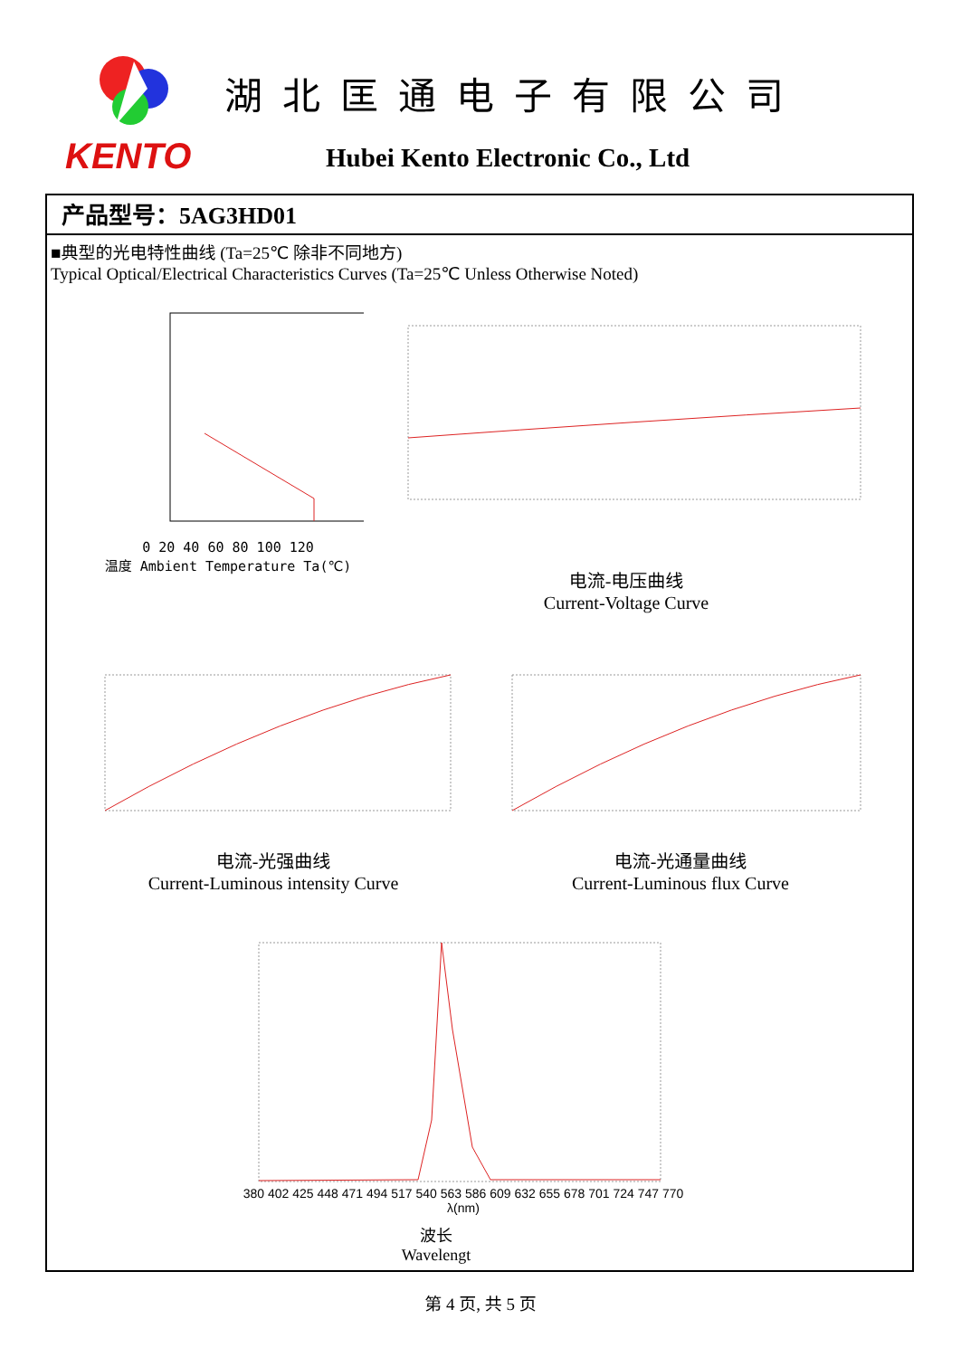KENTO
湖北匡通电子有限公司
Hubei Kento Electronic Co., Ltd
产品型号：5AG3HD01
■典型的光电特性曲线 (Ta=25℃ 除非不同地方)
Typical Optical/Electrical Characteristics Curves (Ta=25℃ Unless Otherwise Noted)
0 20 40 60 80 100 120
温度 Ambient Temperature Ta(℃)
电流-电压曲线
Current-Voltage Curve
电流-光强曲线
Current-Luminous intensity Curve
电流-光通量曲线
Current-Luminous flux Curve
380 402 425 448 471 494 517 540 563 586 609 632 655 678 701 724 747 770 λ(nm)
波长
Wavelengt
第 4 页, 共 5 页